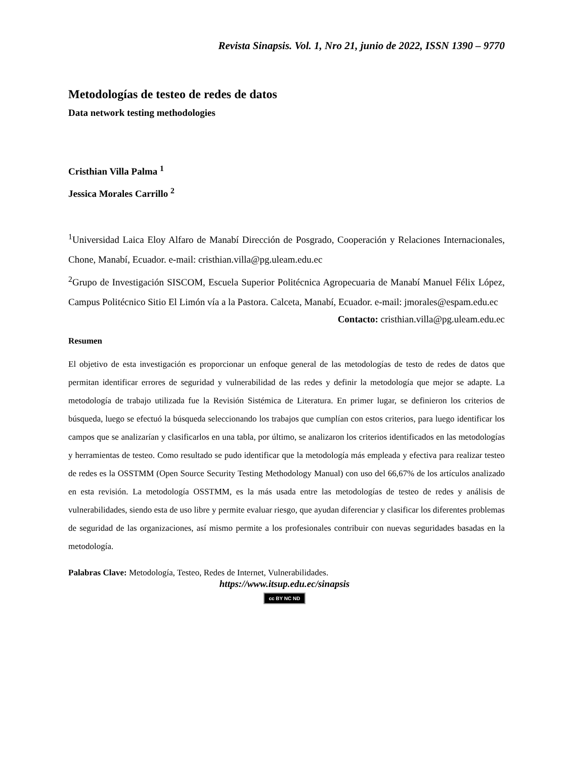Revista Sinapsis. Vol. 1, Nro 21, junio de 2022, ISSN 1390 – 9770
Metodologías de testeo de redes de datos
Data network testing methodologies
Cristhian Villa Palma <sup>1</sup>
Jessica Morales Carrillo <sup>2</sup>
<sup>1</sup> Universidad Laica Eloy Alfaro de Manabí Dirección de Posgrado, Cooperación y Relaciones Internacionales, Chone, Manabí, Ecuador. e-mail: cristhian.villa@pg.uleam.edu.ec
<sup>2</sup> Grupo de Investigación SISCOM, Escuela Superior Politécnica Agropecuaria de Manabí Manuel Félix López, Campus Politécnico Sitio El Limón vía a la Pastora. Calceta, Manabí, Ecuador. e-mail: jmorales@espam.edu.ec
Contacto: cristhian.villa@pg.uleam.edu.ec
Resumen
El objetivo de esta investigación es proporcionar un enfoque general de las metodologías de testo de redes de datos que permitan identificar errores de seguridad y vulnerabilidad de las redes y definir la metodología que mejor se adapte. La metodología de trabajo utilizada fue la Revisión Sistémica de Literatura. En primer lugar, se definieron los criterios de búsqueda, luego se efectuó la búsqueda seleccionando los trabajos que cumplían con estos criterios, para luego identificar los campos que se analizarían y clasificarlos en una tabla, por último, se analizaron los criterios identificados en las metodologías y herramientas de testeo. Como resultado se pudo identificar que la metodología más empleada y efectiva para realizar testeo de redes es la OSSTMM (Open Source Security Testing Methodology Manual) con uso del 66,67% de los artículos analizado en esta revisión. La metodología OSSTMM, es la más usada entre las metodologías de testeo de redes y análisis de vulnerabilidades, siendo esta de uso libre y permite evaluar riesgo, que ayudan diferenciar y clasificar los diferentes problemas de seguridad de las organizaciones, así mismo permite a los profesionales contribuir con nuevas seguridades basadas en la metodología.
Palabras Clave: Metodología, Testeo, Redes de Internet, Vulnerabilidades.
https://www.itsup.edu.ec/sinapsis
cc BY NC ND